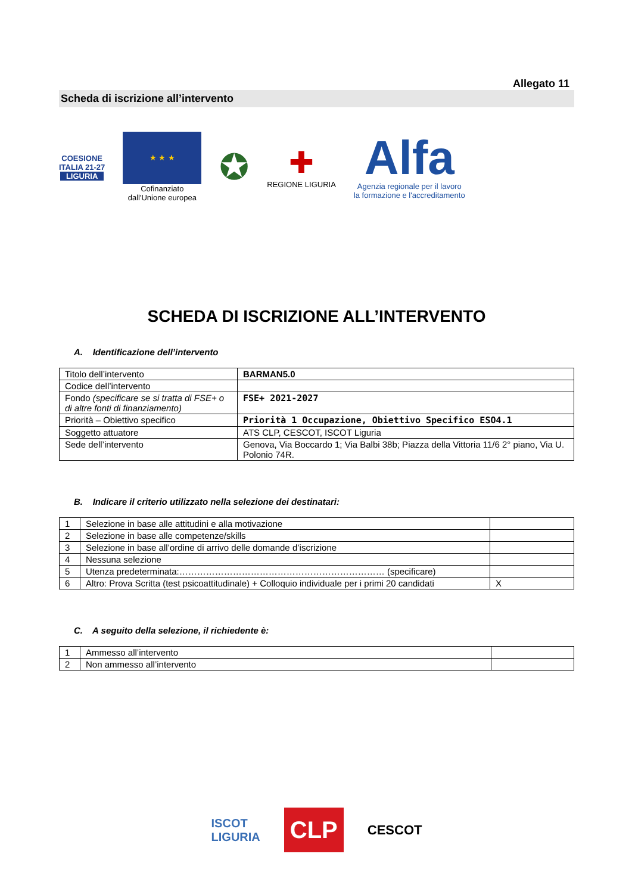Allegato 11
Scheda di iscrizione all’intervento
COESIONE
ITALIA 21-27
LIGURIA
★ ★ ★
Cofinanziato
dall'Unione europea
✪
✚
REGIONE LIGURIA
Alfa
Agenzia regionale per il lavoro
la formazione e l'accreditamento
SCHEDA DI ISCRIZIONE ALL’INTERVENTO
A. Identificazione dell’intervento
| Titolo dell’intervento | BARMAN5.0 |
| Codice dell’intervento | |
| Fondo (specificare se si tratta di FSE+ o di altre fonti di finanziamento) | FSE+ 2021-2027 |
| Priorità – Obiettivo specifico | Priorità 1 Occupazione, Obiettivo Specifico ESO4.1 |
| Soggetto attuatore | ATS CLP, CESCOT, ISCOT Liguria |
| Sede dell’intervento | Genova, Via Boccardo 1; Via Balbi 38b; Piazza della Vittoria 11/6 2° piano, Via U. Polonio 74R. |
B. Indicare il criterio utilizzato nella selezione dei destinatari:
| 1 | Selezione in base alle attitudini e alla motivazione | |
| 2 | Selezione in base alle competenze/skills | |
| 3 | Selezione in base all’ordine di arrivo delle domande d’iscrizione | |
| 4 | Nessuna selezione | |
| 5 | Utenza predeterminata:…………………………………………………………… (specificare) | |
| 6 | Altro: Prova Scritta (test psicoattitudinale) + Colloquio individuale per i primi 20 candidati | X |
C. A seguito della selezione, il richiedente è:
| 1 | Ammesso all’intervento | |
| 2 | Non ammesso all’intervento | |
ISCOT
LIGURIA
CLP
CESCOT